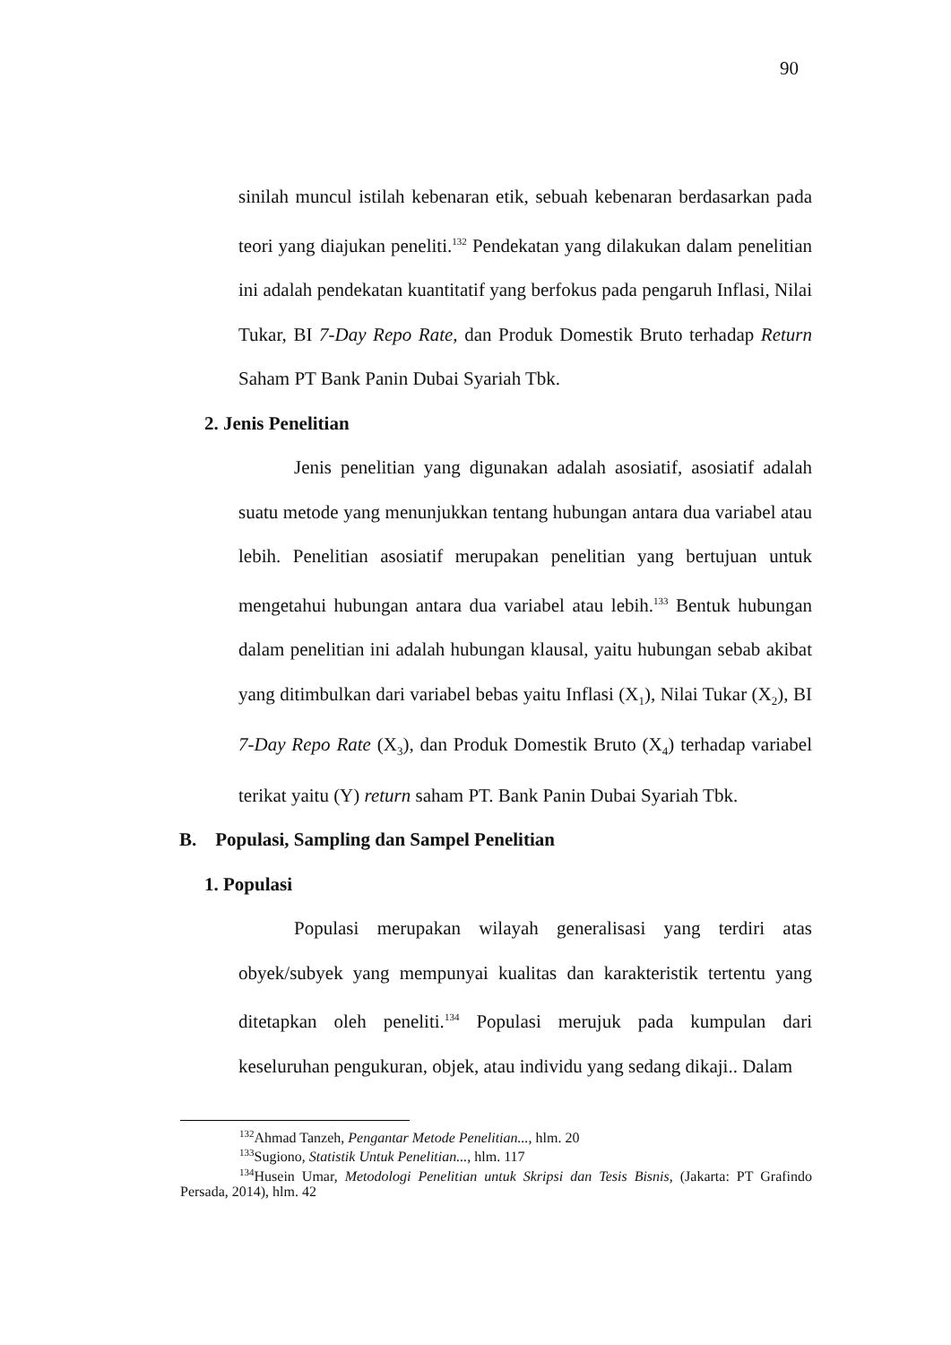90
sinilah muncul istilah kebenaran etik, sebuah kebenaran berdasarkan pada teori yang diajukan peneliti.<sup>132</sup> Pendekatan yang dilakukan dalam penelitian ini adalah pendekatan kuantitatif yang berfokus pada pengaruh Inflasi, Nilai Tukar, BI 7-Day Repo Rate, dan Produk Domestik Bruto terhadap Return Saham PT Bank Panin Dubai Syariah Tbk.
2. Jenis Penelitian
Jenis penelitian yang digunakan adalah asosiatif, asosiatif adalah suatu metode yang menunjukkan tentang hubungan antara dua variabel atau lebih. Penelitian asosiatif merupakan penelitian yang bertujuan untuk mengetahui hubungan antara dua variabel atau lebih.<sup>133</sup> Bentuk hubungan dalam penelitian ini adalah hubungan klausal, yaitu hubungan sebab akibat yang ditimbulkan dari variabel bebas yaitu Inflasi (X<sub>1</sub>), Nilai Tukar (X<sub>2</sub>), BI 7-Day Repo Rate (X<sub>3</sub>), dan Produk Domestik Bruto (X<sub>4</sub>) terhadap variabel terikat yaitu (Y) return saham PT. Bank Panin Dubai Syariah Tbk.
B. Populasi, Sampling dan Sampel Penelitian
1. Populasi
Populasi merupakan wilayah generalisasi yang terdiri atas obyek/subyek yang mempunyai kualitas dan karakteristik tertentu yang ditetapkan oleh peneliti.<sup>134</sup> Populasi merujuk pada kumpulan dari keseluruhan pengukuran, objek, atau individu yang sedang dikaji.. Dalam
<sup>132</sup> Ahmad Tanzeh, Pengantar Metode Penelitian..., hlm. 20
<sup>133</sup> Sugiono, Statistik Untuk Penelitian..., hlm. 117
<sup>134</sup> Husein Umar, Metodologi Penelitian untuk Skripsi dan Tesis Bisnis, (Jakarta: PT Grafindo Persada, 2014), hlm. 42